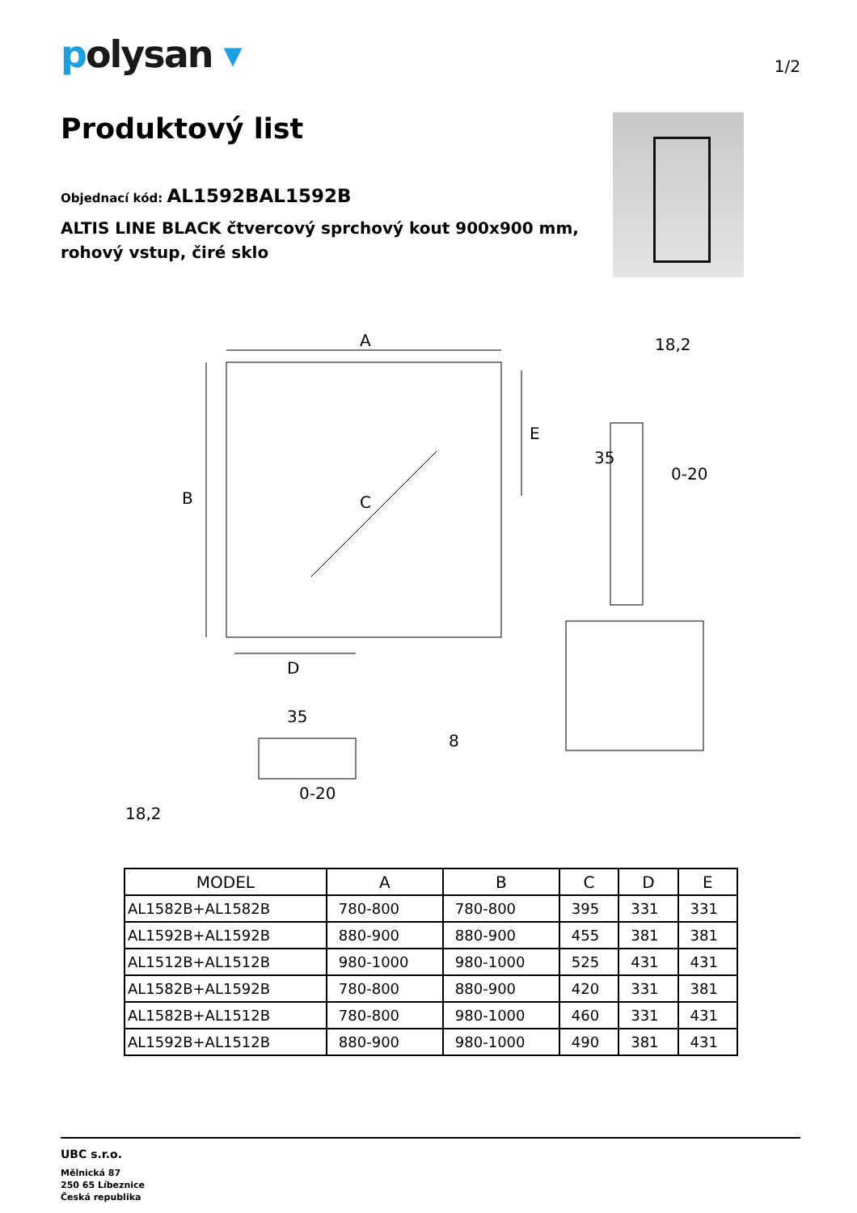polysan ▾
1/2
Produktový list
Objednací kód: AL1592BAL1592B
ALTIS LINE BLACK čtvercový sprchový kout 900x900 mm,
rohový vstup, čiré sklo
A
B
C
D
E
18,2
35
0-20
35
0-20
18,2
8
| MODEL | A | B | C | D | E |
| --- | --- | --- | --- | --- | --- |
| AL1582B+AL1582B | 780-800 | 780-800 | 395 | 331 | 331 |
| AL1592B+AL1592B | 880-900 | 880-900 | 455 | 381 | 381 |
| AL1512B+AL1512B | 980-1000 | 980-1000 | 525 | 431 | 431 |
| AL1582B+AL1592B | 780-800 | 880-900 | 420 | 331 | 381 |
| AL1582B+AL1512B | 780-800 | 980-1000 | 460 | 331 | 431 |
| AL1592B+AL1512B | 880-900 | 980-1000 | 490 | 381 | 431 |
UBC s.r.o.
Mělnická 87
250 65 Líbeznice
Česká republika